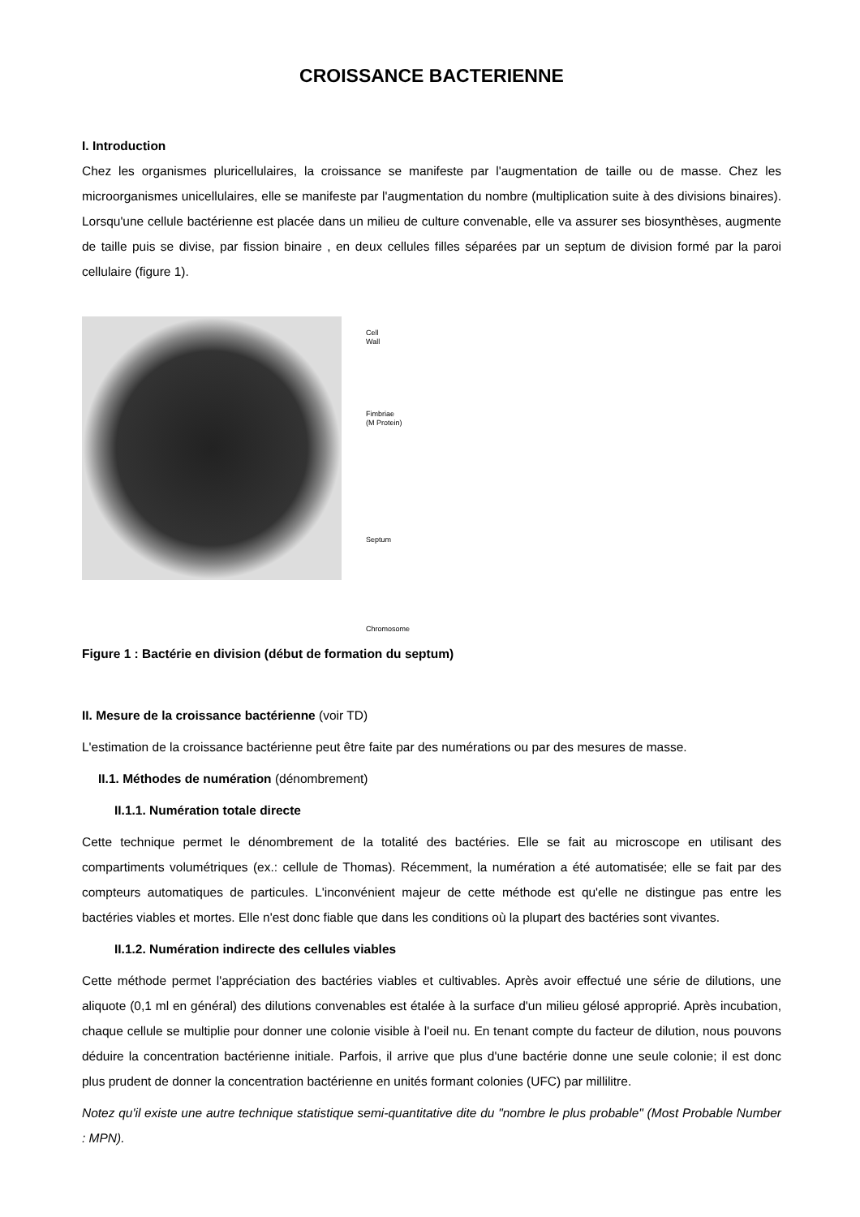CROISSANCE BACTERIENNE
I. Introduction
Chez les organismes pluricellulaires, la croissance se manifeste par l'augmentation de taille ou de masse. Chez les microorganismes unicellulaires, elle se manifeste par l'augmentation du nombre (multiplication suite à des divisions binaires). Lorsqu'une cellule bactérienne est placée dans un milieu de culture convenable, elle va assurer ses biosynthèses, augmente de taille puis se divise, par fission binaire , en deux cellules filles séparées par un septum de division formé par la paroi cellulaire (figure 1).
Cell
Wall
Fimbriae
(M Protein)
Septum
Chromosome
Figure 1 : Bactérie en division (début de formation du septum)
II. Mesure de la croissance bactérienne (voir TD)
L'estimation de la croissance bactérienne peut être faite par des numérations ou par des mesures de masse.
II.1. Méthodes de numération (dénombrement)
II.1.1. Numération totale directe
Cette technique permet le dénombrement de la totalité des bactéries. Elle se fait au microscope en utilisant des compartiments volumétriques (ex.: cellule de Thomas). Récemment, la numération a été automatisée; elle se fait par des compteurs automatiques de particules. L'inconvénient majeur de cette méthode est qu'elle ne distingue pas entre les bactéries viables et mortes. Elle n'est donc fiable que dans les conditions où la plupart des bactéries sont vivantes.
II.1.2. Numération indirecte des cellules viables
Cette méthode permet l'appréciation des bactéries viables et cultivables. Après avoir effectué une série de dilutions, une aliquote (0,1 ml en général) des dilutions convenables est étalée à la surface d'un milieu gélosé approprié. Après incubation, chaque cellule se multiplie pour donner une colonie visible à l'oeil nu. En tenant compte du facteur de dilution, nous pouvons déduire la concentration bactérienne initiale. Parfois, il arrive que plus d'une bactérie donne une seule colonie; il est donc plus prudent de donner la concentration bactérienne en unités formant colonies (UFC) par millilitre.
Notez qu'il existe une autre technique statistique semi-quantitative dite du "nombre le plus probable" (Most Probable Number : MPN).